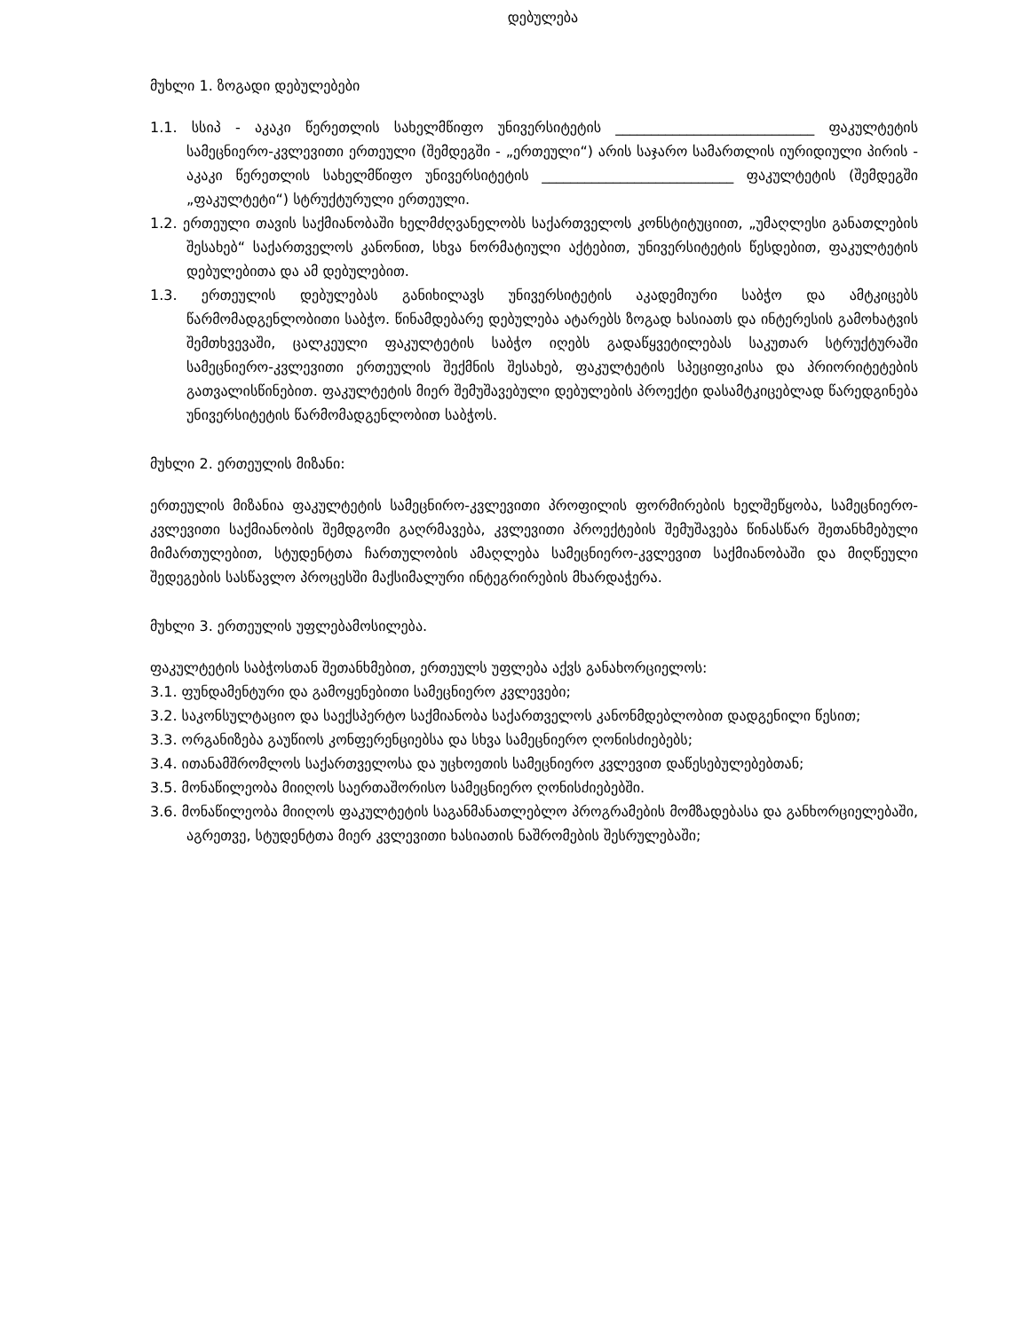დებულება
მუხლი 1. ზოგადი დებულებები
1.1. სსიპ - აკაკი წერეთლის სახელმწიფო უნივერსიტეტის ____________________________ ფაკულტეტის სამეცნიერო-კვლევითი ერთეული (შემდეგში - „ერთეული“) არის საჯარო სამართლის იურიდიული პირის - აკაკი წერეთლის სახელმწიფო უნივერსიტეტის ___________________________ ფაკულტეტის (შემდეგში „ფაკულტეტი“) სტრუქტურული ერთეული.
1.2. ერთეული თავის საქმიანობაში ხელმძღვანელობს საქართველოს კონსტიტუციით, „უმაღლესი განათლების შესახებ“ საქართველოს კანონით, სხვა ნორმატიული აქტებით, უნივერსიტეტის წესდებით, ფაკულტეტის დებულებითა და ამ დებულებით.
1.3. ერთეულის დებულებას განიხილავს უნივერსიტეტის აკადემიური საბჭო და ამტკიცებს წარმომადგენლობითი საბჭო. წინამდებარე დებულება ატარებს ზოგად ხასიათს და ინტერესის გამოხატვის შემთხვევაში, ცალკეული ფაკულტეტის საბჭო იღებს გადაწყვეტილებას საკუთარ სტრუქტურაში სამეცნიერო-კვლევითი ერთეულის შექმნის შესახებ, ფაკულტეტის სპეციფიკისა და პრიორიტეტების გათვალისწინებით. ფაკულტეტის მიერ შემუშავებული დებულების პროექტი დასამტკიცებლად წარედგინება უნივერსიტეტის წარმომადგენლობით საბჭოს.
მუხლი 2. ერთეულის მიზანი:
ერთეულის მიზანია ფაკულტეტის სამეცნირო-კვლევითი პროფილის ფორმირების ხელშეწყობა, სამეცნიერო-კვლევითი საქმიანობის შემდგომი გაღრმავება, კვლევითი პროექტების შემუშავება წინასწარ შეთანხმებული მიმართულებით, სტუდენტთა ჩართულობის ამაღლება სამეცნიერო-კვლევით საქმიანობაში და მიღწეული შედეგების სასწავლო პროცესში მაქსიმალური ინტეგრირების მხარდაჭერა.
მუხლი 3. ერთეულის უფლებამოსილება.
ფაკულტეტის საბჭოსთან შეთანხმებით, ერთეულს უფლება აქვს განახორციელოს:
3.1. ფუნდამენტური და გამოყენებითი სამეცნიერო კვლევები;
3.2. საკონსულტაციო და საექსპერტო საქმიანობა საქართველოს კანონმდებლობით დადგენილი წესით;
3.3. ორგანიზება გაუწიოს კონფერენციებსა და სხვა სამეცნიერო ღონისძიებებს;
3.4. ითანამშრომლოს საქართველოსა და უცხოეთის სამეცნიერო კვლევით დაწესებულებებთან;
3.5. მონაწილეობა მიიღოს საერთაშორისო სამეცნიერო ღონისძიებებში.
3.6. მონაწილეობა მიიღოს ფაკულტეტის საგანმანათლებლო პროგრამების მომზადებასა და განხორციელებაში, აგრეთვე, სტუდენტთა მიერ კვლევითი ხასიათის ნაშრომების შესრულებაში;